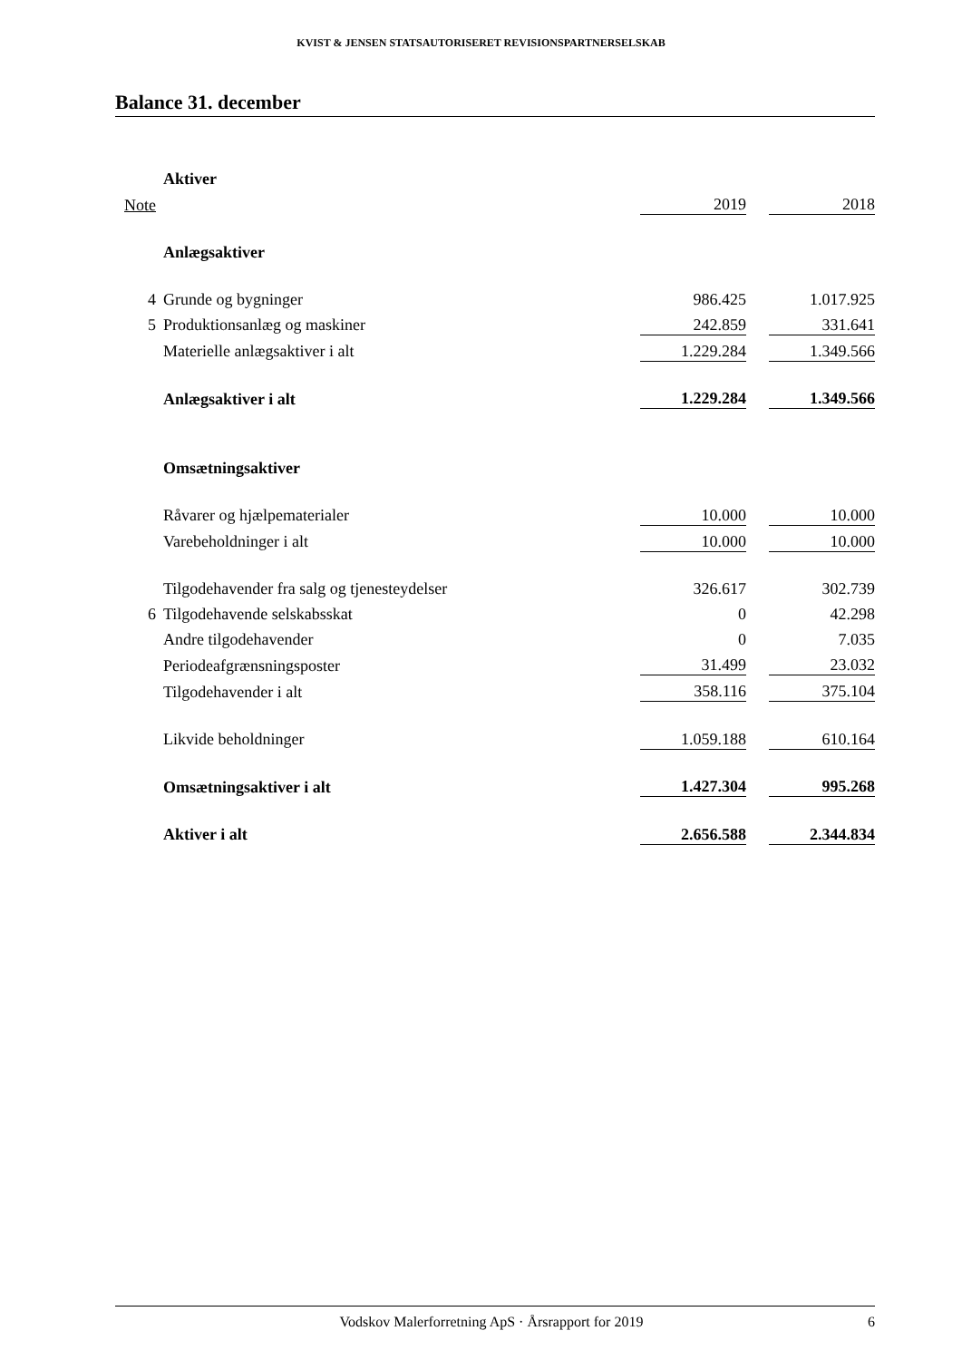KVIST & JENSEN STATSAUTORISERET REVISIONSPARTNERSELSKAB
Balance 31. december
| | Aktiver | | | |
| Note | | 2019 | | 2018 |
| | Anlægsaktiver | | | |
| 4 | Grunde og bygninger | 986.425 | | 1.017.925 |
| 5 | Produktionsanlæg og maskiner | 242.859 | | 331.641 |
| | Materielle anlægsaktiver i alt | 1.229.284 | | 1.349.566 |
| | Anlægsaktiver i alt | 1.229.284 | | 1.349.566 |
| | Omsætningsaktiver | | | |
| | Råvarer og hjælpematerialer | 10.000 | | 10.000 |
| | Varebeholdninger i alt | 10.000 | | 10.000 |
| | Tilgodehavender fra salg og tjenesteydelser | 326.617 | | 302.739 |
| 6 | Tilgodehavende selskabsskat | 0 | | 42.298 |
| | Andre tilgodehavender | 0 | | 7.035 |
| | Periodeafgrænsningsposter | 31.499 | | 23.032 |
| | Tilgodehavender i alt | 358.116 | | 375.104 |
| | Likvide beholdninger | 1.059.188 | | 610.164 |
| | Omsætningsaktiver i alt | 1.427.304 | | 995.268 |
| | Aktiver i alt | 2.656.588 | | 2.344.834 |
Vodskov Malerforretning ApS · Årsrapport for 2019 6